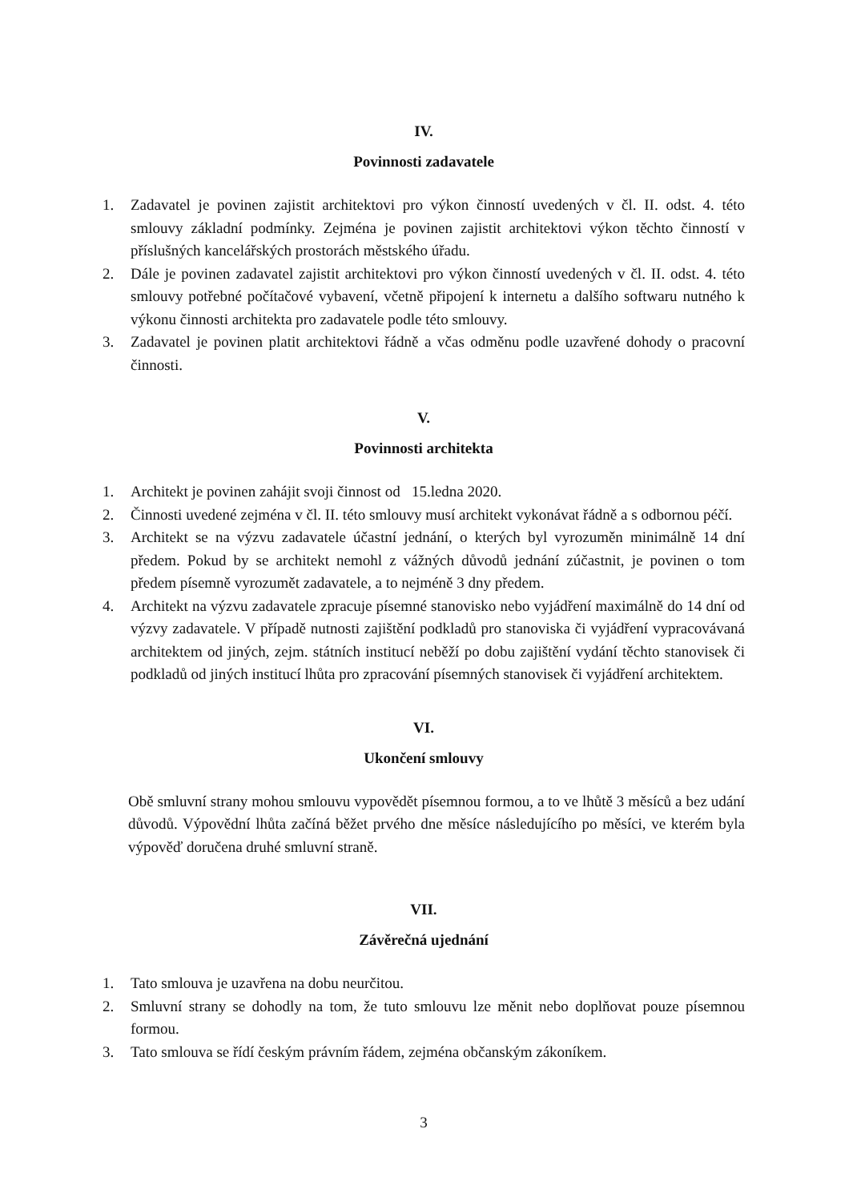IV.
Povinnosti zadavatele
1. Zadavatel je povinen zajistit architektovi pro výkon činností uvedených v čl. II. odst. 4. této smlouvy základní podmínky. Zejména je povinen zajistit architektovi výkon těchto činností v příslušných kancelářských prostorách městského úřadu.
2. Dále je povinen zadavatel zajistit architektovi pro výkon činností uvedených v čl. II. odst. 4. této smlouvy potřebné počítačové vybavení, včetně připojení k internetu a dalšího softwaru nutného k výkonu činnosti architekta pro zadavatele podle této smlouvy.
3. Zadavatel je povinen platit architektovi řádně a včas odměnu podle uzavřené dohody o pracovní činnosti.
V.
Povinnosti architekta
1. Architekt je povinen zahájit svoji činnost od 15.ledna 2020.
2. Činnosti uvedené zejména v čl. II. této smlouvy musí architekt vykonávat řádně a s odbornou péčí.
3. Architekt se na výzvu zadavatele účastní jednání, o kterých byl vyrozuměn minimálně 14 dní předem. Pokud by se architekt nemohl z vážných důvodů jednání zúčastnit, je povinen o tom předem písemně vyrozumět zadavatele, a to nejméně 3 dny předem.
4. Architekt na výzvu zadavatele zpracuje písemné stanovisko nebo vyjádření maximálně do 14 dní od výzvy zadavatele. V případě nutnosti zajištění podkladů pro stanoviska či vyjádření vypracovávaná architektem od jiných, zejm. státních institucí neběží po dobu zajištění vydání těchto stanovisek či podkladů od jiných institucí lhůta pro zpracování písemných stanovisek či vyjádření architektem.
VI.
Ukončení smlouvy
Obě smluvní strany mohou smlouvu vypovědět písemnou formou, a to ve lhůtě 3 měsíců a bez udání důvodů. Výpovědní lhůta začíná běžet prvého dne měsíce následujícího po měsíci, ve kterém byla výpověď doručena druhé smluvní straně.
VII.
Závěrečná ujednání
1. Tato smlouva je uzavřena na dobu neurčitou.
2. Smluvní strany se dohodly na tom, že tuto smlouvu lze měnit nebo doplňovat pouze písemnou formou.
3. Tato smlouva se řídí českým právním řádem, zejména občanským zákoníkem.
3